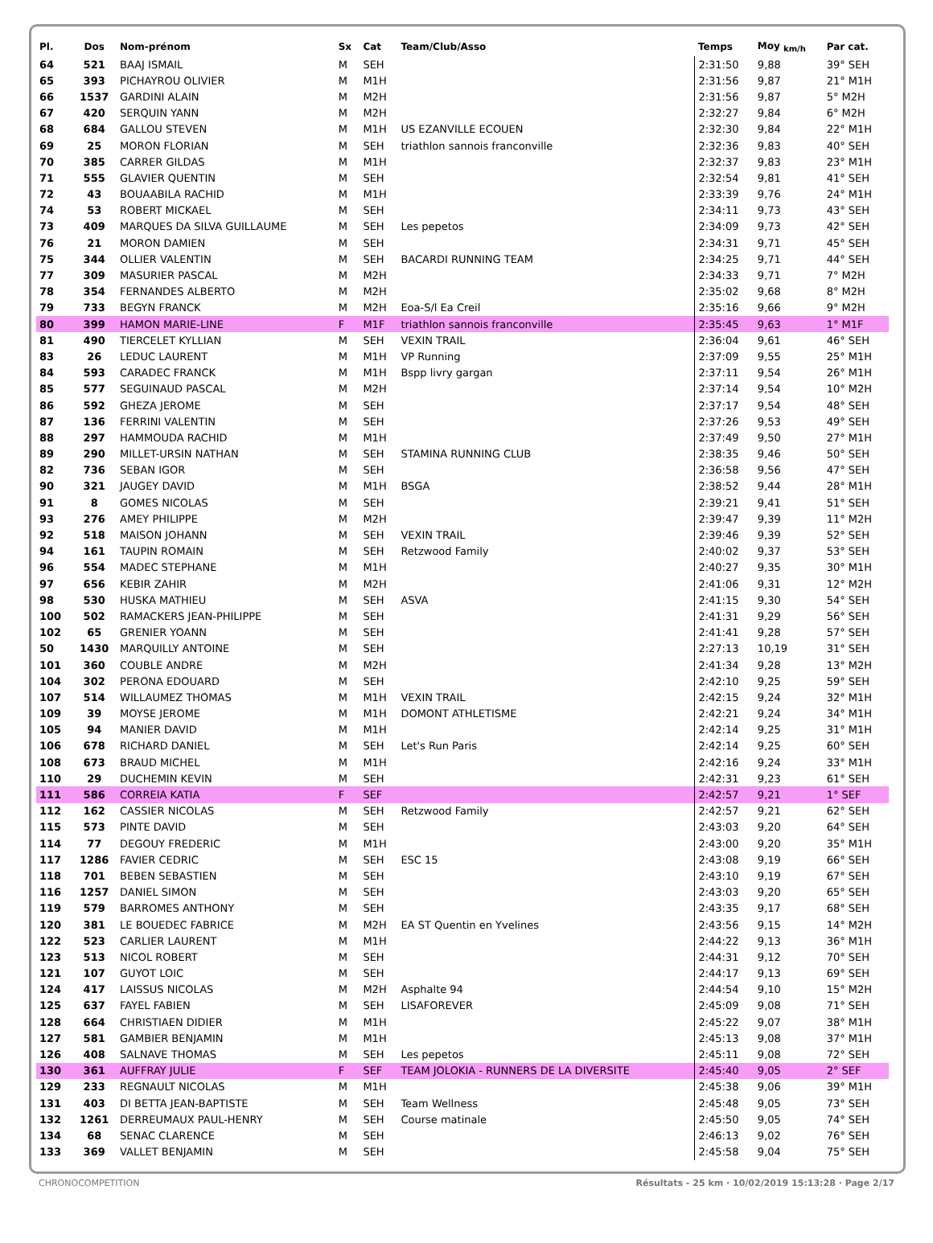| Pl. | Dos | Nom-prénom | Sx | Cat | Team/Club/Asso | Temps | Moy <sub>km/h</sub> | Par cat. |
| --- | --- | --- | --- | --- | --- | --- | --- | --- |
| 64 | 521 | BAAJ ISMAIL | M | SEH | | 2:31:50 | 9,88 | 39° SEH |
| 65 | 393 | PICHAYROU OLIVIER | M | M1H | | 2:31:56 | 9,87 | 21° M1H |
| 66 | 1537 | GARDINI ALAIN | M | M2H | | 2:31:56 | 9,87 | 5° M2H |
| 67 | 420 | SERQUIN YANN | M | M2H | | 2:32:27 | 9,84 | 6° M2H |
| 68 | 684 | GALLOU STEVEN | M | M1H | US EZANVILLE ECOUEN | 2:32:30 | 9,84 | 22° M1H |
| 69 | 25 | MORON FLORIAN | M | SEH | triathlon sannois franconville | 2:32:36 | 9,83 | 40° SEH |
| 70 | 385 | CARRER GILDAS | M | M1H | | 2:32:37 | 9,83 | 23° M1H |
| 71 | 555 | GLAVIER QUENTIN | M | SEH | | 2:32:54 | 9,81 | 41° SEH |
| 72 | 43 | BOUAABILA RACHID | M | M1H | | 2:33:39 | 9,76 | 24° M1H |
| 74 | 53 | ROBERT MICKAEL | M | SEH | | 2:34:11 | 9,73 | 43° SEH |
| 73 | 409 | MARQUES DA SILVA GUILLAUME | M | SEH | Les pepetos | 2:34:09 | 9,73 | 42° SEH |
| 76 | 21 | MORON DAMIEN | M | SEH | | 2:34:31 | 9,71 | 45° SEH |
| 75 | 344 | OLLIER VALENTIN | M | SEH | BACARDI RUNNING TEAM | 2:34:25 | 9,71 | 44° SEH |
| 77 | 309 | MASURIER PASCAL | M | M2H | | 2:34:33 | 9,71 | 7° M2H |
| 78 | 354 | FERNANDES ALBERTO | M | M2H | | 2:35:02 | 9,68 | 8° M2H |
| 79 | 733 | BEGYN FRANCK | M | M2H | Eoa-S/l Ea Creil | 2:35:16 | 9,66 | 9° M2H |
| 80 | 399 | HAMON MARIE-LINE | F | M1F | triathlon sannois franconville | 2:35:45 | 9,63 | 1° M1F |
| 81 | 490 | TIERCELET KYLLIAN | M | SEH | VEXIN TRAIL | 2:36:04 | 9,61 | 46° SEH |
| 83 | 26 | LEDUC LAURENT | M | M1H | VP Running | 2:37:09 | 9,55 | 25° M1H |
| 84 | 593 | CARADEC FRANCK | M | M1H | Bspp livry gargan | 2:37:11 | 9,54 | 26° M1H |
| 85 | 577 | SEGUINAUD PASCAL | M | M2H | | 2:37:14 | 9,54 | 10° M2H |
| 86 | 592 | GHEZA JEROME | M | SEH | | 2:37:17 | 9,54 | 48° SEH |
| 87 | 136 | FERRINI VALENTIN | M | SEH | | 2:37:26 | 9,53 | 49° SEH |
| 88 | 297 | HAMMOUDA RACHID | M | M1H | | 2:37:49 | 9,50 | 27° M1H |
| 89 | 290 | MILLET-URSIN NATHAN | M | SEH | STAMINA RUNNING CLUB | 2:38:35 | 9,46 | 50° SEH |
| 82 | 736 | SEBAN IGOR | M | SEH | | 2:36:58 | 9,56 | 47° SEH |
| 90 | 321 | JAUGEY DAVID | M | M1H | BSGA | 2:38:52 | 9,44 | 28° M1H |
| 91 | 8 | GOMES NICOLAS | M | SEH | | 2:39:21 | 9,41 | 51° SEH |
| 93 | 276 | AMEY PHILIPPE | M | M2H | | 2:39:47 | 9,39 | 11° M2H |
| 92 | 518 | MAISON JOHANN | M | SEH | VEXIN TRAIL | 2:39:46 | 9,39 | 52° SEH |
| 94 | 161 | TAUPIN ROMAIN | M | SEH | Retzwood Family | 2:40:02 | 9,37 | 53° SEH |
| 96 | 554 | MADEC STEPHANE | M | M1H | | 2:40:27 | 9,35 | 30° M1H |
| 97 | 656 | KEBIR ZAHIR | M | M2H | | 2:41:06 | 9,31 | 12° M2H |
| 98 | 530 | HUSKA MATHIEU | M | SEH | ASVA | 2:41:15 | 9,30 | 54° SEH |
| 100 | 502 | RAMACKERS JEAN-PHILIPPE | M | SEH | | 2:41:31 | 9,29 | 56° SEH |
| 102 | 65 | GRENIER YOANN | M | SEH | | 2:41:41 | 9,28 | 57° SEH |
| 50 | 1430 | MARQUILLY ANTOINE | M | SEH | | 2:27:13 | 10,19 | 31° SEH |
| 101 | 360 | COUBLE ANDRE | M | M2H | | 2:41:34 | 9,28 | 13° M2H |
| 104 | 302 | PERONA EDOUARD | M | SEH | | 2:42:10 | 9,25 | 59° SEH |
| 107 | 514 | WILLAUMEZ THOMAS | M | M1H | VEXIN TRAIL | 2:42:15 | 9,24 | 32° M1H |
| 109 | 39 | MOYSE JEROME | M | M1H | DOMONT ATHLETISME | 2:42:21 | 9,24 | 34° M1H |
| 105 | 94 | MANIER DAVID | M | M1H | | 2:42:14 | 9,25 | 31° M1H |
| 106 | 678 | RICHARD DANIEL | M | SEH | Let's Run Paris | 2:42:14 | 9,25 | 60° SEH |
| 108 | 673 | BRAUD MICHEL | M | M1H | | 2:42:16 | 9,24 | 33° M1H |
| 110 | 29 | DUCHEMIN KEVIN | M | SEH | | 2:42:31 | 9,23 | 61° SEH |
| 111 | 586 | CORREIA KATIA | F | SEF | | 2:42:57 | 9,21 | 1° SEF |
| 112 | 162 | CASSIER NICOLAS | M | SEH | Retzwood Family | 2:42:57 | 9,21 | 62° SEH |
| 115 | 573 | PINTE DAVID | M | SEH | | 2:43:03 | 9,20 | 64° SEH |
| 114 | 77 | DEGOUY FREDERIC | M | M1H | | 2:43:00 | 9,20 | 35° M1H |
| 117 | 1286 | FAVIER CEDRIC | M | SEH | ESC 15 | 2:43:08 | 9,19 | 66° SEH |
| 118 | 701 | BEBEN SEBASTIEN | M | SEH | | 2:43:10 | 9,19 | 67° SEH |
| 116 | 1257 | DANIEL SIMON | M | SEH | | 2:43:03 | 9,20 | 65° SEH |
| 119 | 579 | BARROMES ANTHONY | M | SEH | | 2:43:35 | 9,17 | 68° SEH |
| 120 | 381 | LE BOUEDEC FABRICE | M | M2H | EA ST Quentin en Yvelines | 2:43:56 | 9,15 | 14° M2H |
| 122 | 523 | CARLIER LAURENT | M | M1H | | 2:44:22 | 9,13 | 36° M1H |
| 123 | 513 | NICOL ROBERT | M | SEH | | 2:44:31 | 9,12 | 70° SEH |
| 121 | 107 | GUYOT LOIC | M | SEH | | 2:44:17 | 9,13 | 69° SEH |
| 124 | 417 | LAISSUS NICOLAS | M | M2H | Asphalte 94 | 2:44:54 | 9,10 | 15° M2H |
| 125 | 637 | FAYEL FABIEN | M | SEH | LISAFOREVER | 2:45:09 | 9,08 | 71° SEH |
| 128 | 664 | CHRISTIAEN DIDIER | M | M1H | | 2:45:22 | 9,07 | 38° M1H |
| 127 | 581 | GAMBIER BENJAMIN | M | M1H | | 2:45:13 | 9,08 | 37° M1H |
| 126 | 408 | SALNAVE THOMAS | M | SEH | Les pepetos | 2:45:11 | 9,08 | 72° SEH |
| 130 | 361 | AUFFRAY JULIE | F | SEF | TEAM JOLOKIA - RUNNERS DE LA DIVERSITE | 2:45:40 | 9,05 | 2° SEF |
| 129 | 233 | REGNAULT NICOLAS | M | M1H | | 2:45:38 | 9,06 | 39° M1H |
| 131 | 403 | DI BETTA JEAN-BAPTISTE | M | SEH | Team Wellness | 2:45:48 | 9,05 | 73° SEH |
| 132 | 1261 | DERREUMAUX PAUL-HENRY | M | SEH | Course matinale | 2:45:50 | 9,05 | 74° SEH |
| 134 | 68 | SENAC CLARENCE | M | SEH | | 2:46:13 | 9,02 | 76° SEH |
| 133 | 369 | VALLET BENJAMIN | M | SEH | | 2:45:58 | 9,04 | 75° SEH |
CHRONOCOMPETITION Résultats - 25 km · 10/02/2019 15:13:28 · Page 2/17